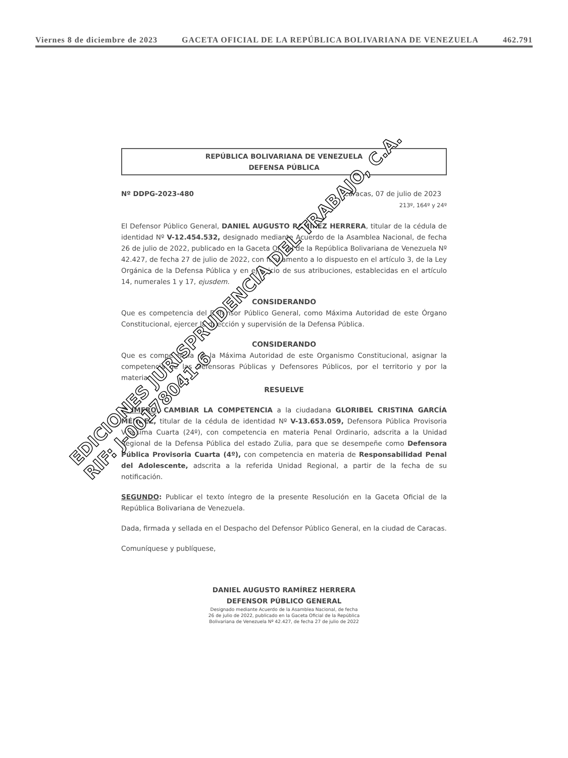Viernes 8 de diciembre de 2023 GACETA OFICIAL DE LA REPÚBLICA BOLIVARIANA DE VENEZUELA 462.791
REPÚBLICA BOLIVARIANA DE VENEZUELA
DEFENSA PÚBLICA
Nº DDPG-2023-480 Caracas, 07 de julio de 2023
213º, 164º y 24º
El Defensor Público General, DANIEL AUGUSTO RAMÍREZ HERRERA, titular de la cédula de identidad Nº V-12.454.532, designado mediante Acuerdo de la Asamblea Nacional, de fecha 26 de julio de 2022, publicado en la Gaceta Oficial de la República Bolivariana de Venezuela Nº 42.427, de fecha 27 de julio de 2022, con fundamento a lo dispuesto en el artículo 3, de la Ley Orgánica de la Defensa Pública y en ejercicio de sus atribuciones, establecidas en el artículo 14, numerales 1 y 17, ejusdem.
CONSIDERANDO
Que es competencia del Defensor Público General, como Máxima Autoridad de este Órgano Constitucional, ejercer la dirección y supervisión de la Defensa Pública.
CONSIDERANDO
Que es competencia de la Máxima Autoridad de este Organismo Constitucional, asignar la competencia de las Defensoras Públicas y Defensores Públicos, por el territorio y por la materia.
RESUELVE
PRIMERO: CAMBIAR LA COMPETENCIA a la ciudadana GLORIBEL CRISTINA GARCÍA MÉNDEZ, titular de la cédula de identidad Nº V-13.653.059, Defensora Pública Provisoria Vigésima Cuarta (24º), con competencia en materia Penal Ordinario, adscrita a la Unidad Regional de la Defensa Pública del estado Zulia, para que se desempeñe como Defensora Pública Provisoria Cuarta (4º), con competencia en materia de Responsabilidad Penal del Adolescente, adscrita a la referida Unidad Regional, a partir de la fecha de su notificación.
SEGUNDO: Publicar el texto íntegro de la presente Resolución en la Gaceta Oficial de la República Bolivariana de Venezuela.
Dada, firmada y sellada en el Despacho del Defensor Público General, en la ciudad de Caracas.
Comuníquese y publíquese,
DANIEL AUGUSTO RAMÍREZ HERRERA
DEFENSOR PÚBLICO GENERAL
Designado mediante Acuerdo de la Asamblea Nacional, de fecha
26 de julio de 2022, publicado en la Gaceta Oficial de la República
Bolivariana de Venezuela Nº 42.427, de fecha 27 de julio de 2022
EDICIONES JURISPRUDENCIA DEL TRABAJO, C.A.
RIF: J-00178041-6